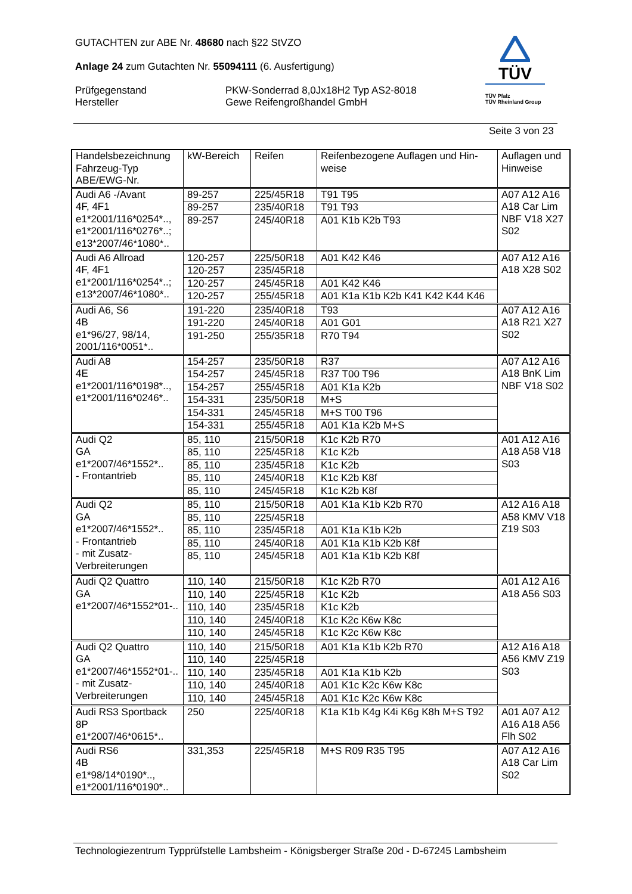GUTACHTEN zur ABE Nr. 48680 nach §22 StVZO
Anlage 24 zum Gutachten Nr. 55094111 (6. Ausfertigung)
Prüfgegenstand
Hersteller
PKW-Sonderrad 8,0Jx18H2 Typ AS2-8018
Gewe Reifengroßhandel GmbH
TÜV
TÜV Pfalz
TÜV Rheinland Group
Seite 3 von 23
| Handelsbezeichnung Fahrzeug-Typ ABE/EWG-Nr. | kW-Bereich | Reifen | Reifenbezogene Auflagen und Hin- weise | Auflagen und Hinweise |
| --- | --- | --- | --- | --- |
| Audi A6 -/Avant 4F, 4F1 e1*2001/116*0254*.., e1*2001/116*0276*..; e13*2007/46*1080*.. | 89-257 | 225/45R18 | T91 T95 | A07 A12 A16 A18 Car Lim NBF V18 X27 S02 |
| | 89-257 | 235/40R18 | T91 T93 | |
| | 89-257 | 245/40R18 | A01 K1b K2b T93 | |
| Audi A6 Allroad 4F, 4F1 e1*2001/116*0254*..; e13*2007/46*1080*.. | 120-257 | 225/50R18 | A01 K42 K46 | A07 A12 A16 A18 X28 S02 |
| | 120-257 | 235/45R18 | | |
| | 120-257 | 245/45R18 | A01 K42 K46 | |
| | 120-257 | 255/45R18 | A01 K1a K1b K2b K41 K42 K44 K46 | |
| Audi A6, S6 4B e1*96/27, 98/14, 2001/116*0051*.. | 191-220 | 235/40R18 | T93 | A07 A12 A16 A18 R21 X27 S02 |
| | 191-220 | 245/40R18 | A01 G01 | |
| | 191-250 | 255/35R18 | R70 T94 | |
| Audi A8 4E e1*2001/116*0198*.., e1*2001/116*0246*.. | 154-257 | 235/50R18 | R37 | A07 A12 A16 A18 BnK Lim NBF V18 S02 |
| | 154-257 | 245/45R18 | R37 T00 T96 | |
| | 154-257 | 255/45R18 | A01 K1a K2b | |
| | 154-331 | 235/50R18 | M+S | |
| | 154-331 | 245/45R18 | M+S T00 T96 | |
| | 154-331 | 255/45R18 | A01 K1a K2b M+S | |
| Audi Q2 GA e1*2007/46*1552*.. - Frontantrieb | 85, 110 | 215/50R18 | K1c K2b R70 | A01 A12 A16 A18 A58 V18 S03 |
| | 85, 110 | 225/45R18 | K1c K2b | |
| | 85, 110 | 235/45R18 | K1c K2b | |
| | 85, 110 | 245/40R18 | K1c K2b K8f | |
| | 85, 110 | 245/45R18 | K1c K2b K8f | |
| Audi Q2 GA e1*2007/46*1552*.. - Frontantrieb - mit Zusatz- Verbreiterungen | 85, 110 | 215/50R18 | A01 K1a K1b K2b R70 | A12 A16 A18 A58 KMV V18 Z19 S03 |
| | 85, 110 | 225/45R18 | | |
| | 85, 110 | 235/45R18 | A01 K1a K1b K2b | |
| | 85, 110 | 245/40R18 | A01 K1a K1b K2b K8f | |
| | 85, 110 | 245/45R18 | A01 K1a K1b K2b K8f | |
| Audi Q2 Quattro GA e1*2007/46*1552*01-.. | 110, 140 | 215/50R18 | K1c K2b R70 | A01 A12 A16 A18 A56 S03 |
| | 110, 140 | 225/45R18 | K1c K2b | |
| | 110, 140 | 235/45R18 | K1c K2b | |
| | 110, 140 | 245/40R18 | K1c K2c K6w K8c | |
| | 110, 140 | 245/45R18 | K1c K2c K6w K8c | |
| Audi Q2 Quattro GA e1*2007/46*1552*01-.. - mit Zusatz- Verbreiterungen | 110, 140 | 215/50R18 | A01 K1a K1b K2b R70 | A12 A16 A18 A56 KMV Z19 S03 |
| | 110, 140 | 225/45R18 | | |
| | 110, 140 | 235/45R18 | A01 K1a K1b K2b | |
| | 110, 140 | 245/40R18 | A01 K1c K2c K6w K8c | |
| | 110, 140 | 245/45R18 | A01 K1c K2c K6w K8c | |
| Audi RS3 Sportback 8P e1*2007/46*0615*.. | 250 | 225/40R18 | K1a K1b K4g K4i K6g K8h M+S T92 | A01 A07 A12 A16 A18 A56 Flh S02 |
| Audi RS6 4B e1*98/14*0190*.., e1*2001/116*0190*.. | 331,353 | 225/45R18 | M+S R09 R35 T95 | A07 A12 A16 A18 Car Lim S02 |
Technologiezentrum Typprüfstelle Lambsheim - Königsberger Straße 20d - D-67245 Lambsheim